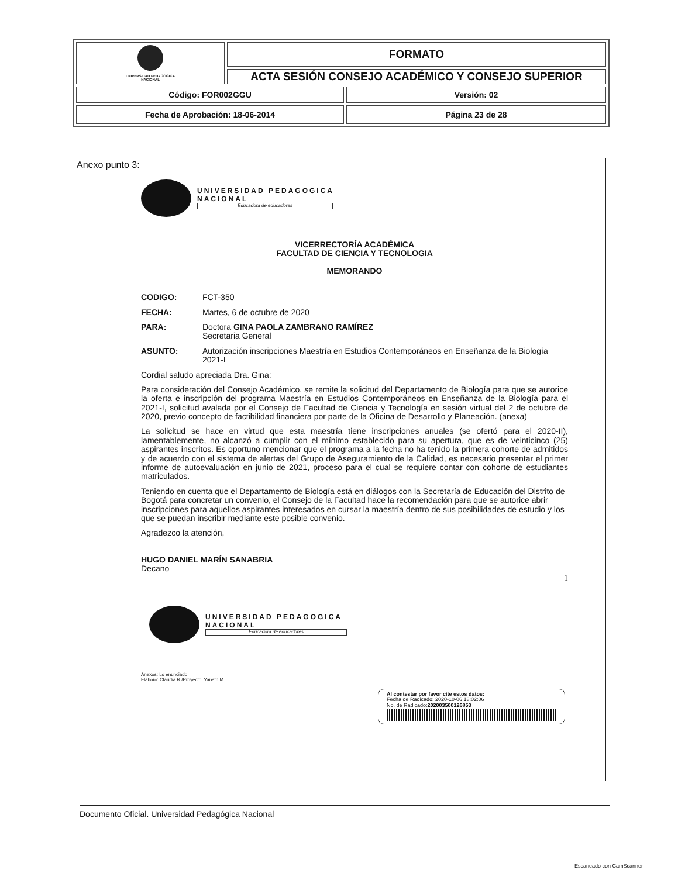| UNIVERSIDAD PEDAGOGICA NACIONAL | FORMATO | |
| | ACTA SESIÓN CONSEJO ACADÉMICO Y CONSEJO SUPERIOR | |
| Código: FOR002GGU | | Versión: 02 |
| Fecha de Aprobación: 18-06-2014 | | Página 23 de 28 |
Anexo punto 3:
UNIVERSIDAD PEDAGOGICA
NACIONAL
Educadora de educadores
VICERRECTORÍA ACADÉMICA
FACULTAD DE CIENCIA Y TECNOLOGIA
MEMORANDO
CODIGO: FCT-350
FECHA: Martes, 6 de octubre de 2020
PARA: Doctora GINA PAOLA ZAMBRANO RAMÍREZ
Secretaria General
ASUNTO: Autorización inscripciones Maestría en Estudios Contemporáneos en Enseñanza de la Biología 2021-I
Cordial saludo apreciada Dra. Gina:
Para consideración del Consejo Académico, se remite la solicitud del Departamento de Biología para que se autorice la oferta e inscripción del programa Maestría en Estudios Contemporáneos en Enseñanza de la Biología para el 2021-I, solicitud avalada por el Consejo de Facultad de Ciencia y Tecnología en sesión virtual del 2 de octubre de 2020, previo concepto de factibilidad financiera por parte de la Oficina de Desarrollo y Planeación. (anexa)
La solicitud se hace en virtud que esta maestría tiene inscripciones anuales (se ofertó para el 2020-II), lamentablemente, no alcanzó a cumplir con el mínimo establecido para su apertura, que es de veinticinco (25) aspirantes inscritos. Es oportuno mencionar que el programa a la fecha no ha tenido la primera cohorte de admitidos y de acuerdo con el sistema de alertas del Grupo de Aseguramiento de la Calidad, es necesario presentar el primer informe de autoevaluación en junio de 2021, proceso para el cual se requiere contar con cohorte de estudiantes matriculados.
Teniendo en cuenta que el Departamento de Biología está en diálogos con la Secretaría de Educación del Distrito de Bogotá para concretar un convenio, el Consejo de la Facultad hace la recomendación para que se autorice abrir inscripciones para aquellos aspirantes interesados en cursar la maestría dentro de sus posibilidades de estudio y los que se puedan inscribir mediante este posible convenio.
Agradezco la atención,
HUGO DANIEL MARÍN SANABRIA
Decano
1
UNIVERSIDAD PEDAGOGICA
NACIONAL
Educadora de educadores
Anexos: Lo enunciado
Elaboró: Claudia R./Proyecto: Yaneth M.
Al contestar por favor cite estos datos:
Fecha de Radicado: 2020-10-06 18:02:06
No. de Radicado:202003500126853
Documento Oficial. Universidad Pedagógica Nacional
Escaneado con CamScanner